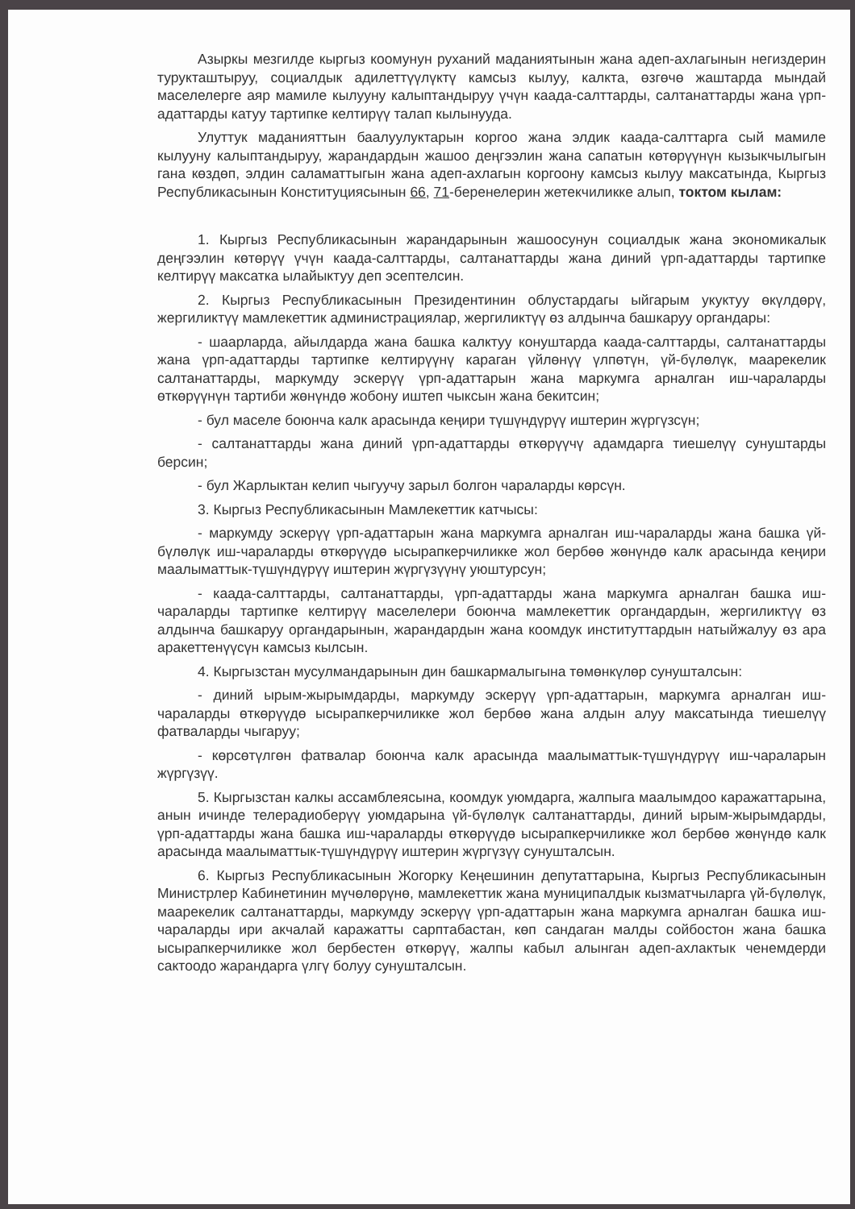Азыркы мезгилде кыргыз коомунун руханий маданиятынын жана адеп-ахлагынын негиздерин турукташтыруу, социалдык адилеттүүлүктү камсыз кылуу, калкта, өзгөчө жаштарда мындай маселелерге аяр мамиле кылууну калыптандыруу үчүн каада-салттарды, салтанаттарды жана үрп- адаттарды катуу тартипке келтирүү талап кылынууда.
Улуттук маданияттын баалуулуктарын коргоо жана элдик каада-салттарга сый мамиле кылууну калыптандыруу, жарандардын жашоо деңгээлин жана сапатын көтөрүүнүн кызыкчылыгын гана көздөп, элдин саламаттыгын жана адеп-ахлагын коргоону камсыз кылуу максатында, Кыргыз Республикасынын Конституциясынын 66, 71-беренелерин жетекчиликке алып, токтом кылам:
1. Кыргыз Республикасынын жарандарынын жашоосунун социалдык жана экономикалык деңгээлин көтөрүү үчүн каада-салттарды, салтанаттарды жана диний үрп-адаттарды тартипке келтирүү максатка ылайыктуу деп эсептелсин.
2. Кыргыз Республикасынын Президентинин облустардагы ыйгарым укуктуу өкүлдөрү, жергиликтүү мамлекеттик администрациялар, жергиликтүү өз алдынча башкаруу органдары:
- шаарларда, айылдарда жана башка калктуу конуштарда каада-салттарды, салтанаттарды жана үрп-адаттарды тартипке келтирүүнү караган үйлөнүү үлпөтүн, үй-бүлөлүк, маарекелик салтанаттарды, маркумду эскерүү үрп-адаттарын жана маркумга арналган иш-чараларды өткөрүүнүн тартиби жөнүндө жобону иштеп чыксын жана бекитсин;
- бул маселе боюнча калк арасында кеңири түшүндүрүү иштерин жүргүзсүн;
- салтанаттарды жана диний үрп-адаттарды өткөрүүчү адамдарга тиешелүү сунуштарды берсин;
- бул Жарлыктан келип чыгуучу зарыл болгон чараларды көрсүн.
3. Кыргыз Республикасынын Мамлекеттик катчысы:
- маркумду эскерүү үрп-адаттарын жана маркумга арналган иш-чараларды жана башка үй-бүлөлүк иш-чараларды өткөрүүдө ысырапкерчиликке жол бербөө жөнүндө калк арасында кеңири маалыматтык-түшүндүрүү иштерин жүргүзүүнү уюштурсун;
- каада-салттарды, салтанаттарды, үрп-адаттарды жана маркумга арналган башка иш-чараларды тартипке келтирүү маселелери боюнча мамлекеттик органдардын, жергиликтүү өз алдынча башкаруу органдарынын, жарандардын жана коомдук институттардын натыйжалуу өз ара аракеттенүүсүн камсыз кылсын.
4. Кыргызстан мусулмандарынын дин башкармалыгына төмөнкүлөр сунушталсын:
- диний ырым-жырымдарды, маркумду эскерүү үрп-адаттарын, маркумга арналган иш-чараларды өткөрүүдө ысырапкерчиликке жол бербөө жана алдын алуу максатында тиешелүү фатваларды чыгаруу;
- көрсөтүлгөн фатвалар боюнча калк арасында маалыматтык-түшүндүрүү иш-чараларын жүргүзүү.
5. Кыргызстан калкы ассамблеясына, коомдук уюмдарга, жалпыга маалымдоо каражаттарына, анын ичинде телерадиоберүү уюмдарына үй-бүлөлүк салтанаттарды, диний ырым-жырымдарды, үрп-адаттарды жана башка иш-чараларды өткөрүүдө ысырапкерчиликке жол бербөө жөнүндө калк арасында маалыматтык-түшүндүрүү иштерин жүргүзүү сунушталсын.
6. Кыргыз Республикасынын Жогорку Кеңешинин депутаттарына, Кыргыз Республикасынын Министрлер Кабинетинин мүчөлөрүнө, мамлекеттик жана муниципалдык кызматчыларга үй-бүлөлүк, маарекелик салтанаттарды, маркумду эскерүү үрп-адаттарын жана маркумга арналган башка иш-чараларды ири акчалай каражатты сарптабастан, көп сандаган малды сойбостон жана башка ысырапкерчиликке жол бербестен өткөрүү, жалпы кабыл алынган адеп-ахлактык ченемдерди сактоодо жарандарга үлгү болуу сунушталсын.